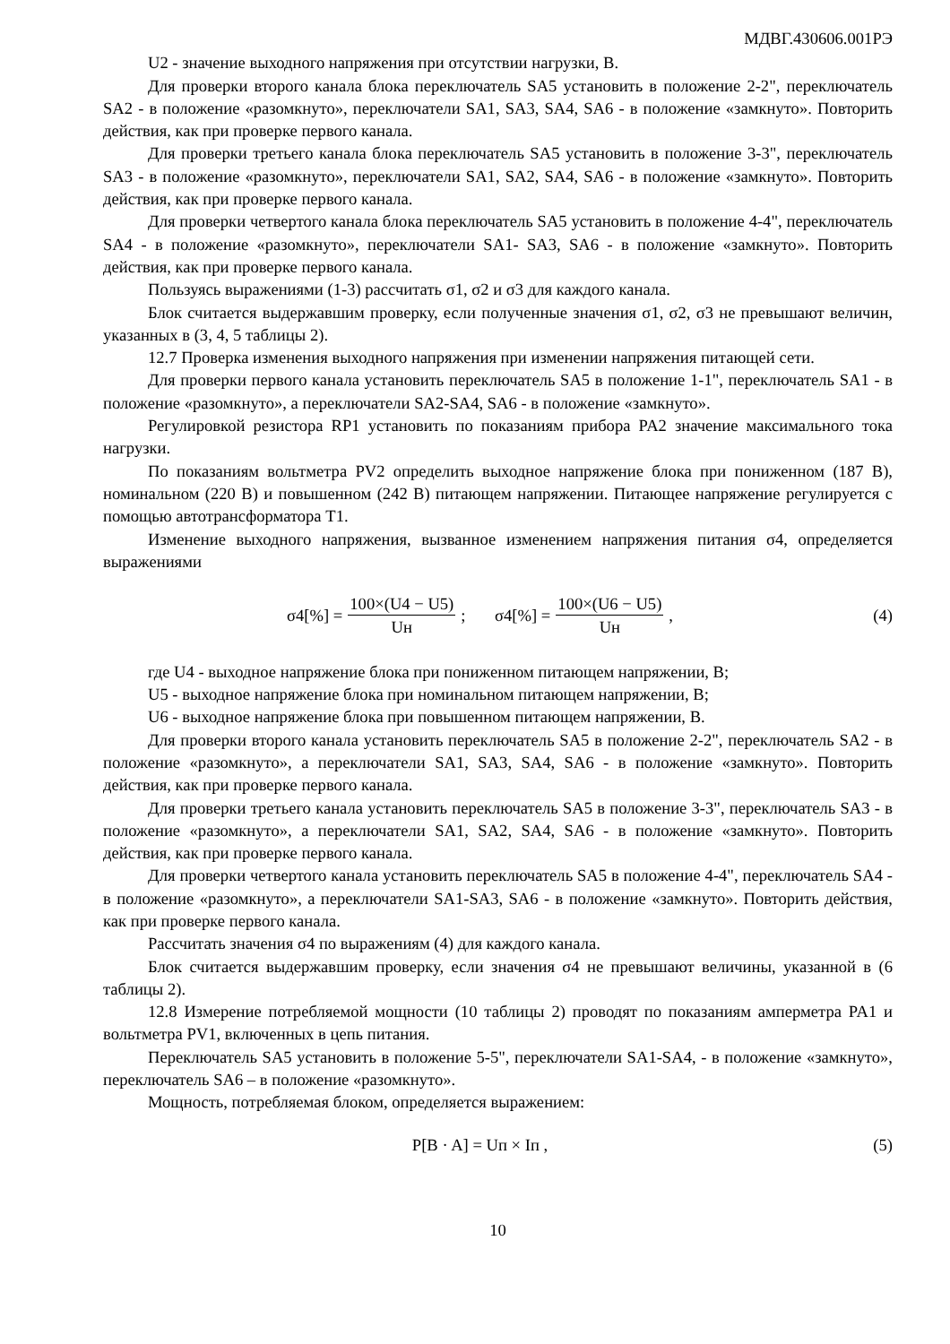МДВГ.430606.001РЭ
U2 - значение выходного напряжения при отсутствии нагрузки, В.
Для проверки второго канала блока переключатель SA5 установить в положение 2-2", переключатель SA2 - в положение «разомкнуто», переключатели SA1, SA3, SA4, SA6 - в положение «замкнуто». Повторить действия, как при проверке первого канала.
Для проверки третьего канала блока переключатель SA5 установить в положение 3-3", переключатель SA3 - в положение «разомкнуто», переключатели SA1, SA2, SA4, SA6 - в положение «замкнуто». Повторить действия, как при проверке первого канала.
Для проверки четвертого канала блока переключатель SA5 установить в положение 4-4", переключатель SA4 - в положение «разомкнуто», переключатели SA1- SA3, SA6 - в положение «замкнуто». Повторить действия, как при проверке первого канала.
Пользуясь выражениями (1-3) рассчитать σ1, σ2 и σ3 для каждого канала.
Блок считается выдержавшим проверку, если полученные значения σ1, σ2, σ3 не превышают величин, указанных в (3, 4, 5 таблицы 2).
12.7 Проверка изменения выходного напряжения при изменении напряжения питающей сети.
Для проверки первого канала установить переключатель SA5 в положение 1-1", переключатель SA1 - в положение «разомкнуто», а переключатели SA2-SA4, SA6 - в положение «замкнуто».
Регулировкой резистора RP1 установить по показаниям прибора PA2 значение максимального тока нагрузки.
По показаниям вольтметра PV2 определить выходное напряжение блока при пониженном (187 В), номинальном (220 В) и повышенном (242 В) питающем напряжении. Питающее напряжение регулируется с помощью автотрансформатора Т1.
Изменение выходного напряжения, вызванное изменением напряжения питания σ4, определяется выражениями
σ4[%] = 100×(U4 − U5) Uн; σ4[%] = 100×(U6 − U5) Uн,
(4)
где U4 - выходное напряжение блока при пониженном питающем напряжении, В;
U5 - выходное напряжение блока при номинальном питающем напряжении, В;
U6 - выходное напряжение блока при повышенном питающем напряжении, В.
Для проверки второго канала установить переключатель SA5 в положение 2-2", переключатель SA2 - в положение «разомкнуто», а переключатели SA1, SA3, SA4, SA6 - в положение «замкнуто». Повторить действия, как при проверке первого канала.
Для проверки третьего канала установить переключатель SA5 в положение 3-3", переключатель SA3 - в положение «разомкнуто», а переключатели SA1, SA2, SA4, SA6 - в положение «замкнуто». Повторить действия, как при проверке первого канала.
Для проверки четвертого канала установить переключатель SA5 в положение 4-4", переключатель SA4 - в положение «разомкнуто», а переключатели SA1-SA3, SA6 - в положение «замкнуто». Повторить действия, как при проверке первого канала.
Рассчитать значения σ4 по выражениям (4) для каждого канала.
Блок считается выдержавшим проверку, если значения σ4 не превышают величины, указанной в (6 таблицы 2).
12.8 Измерение потребляемой мощности (10 таблицы 2) проводят по показаниям амперметра PA1 и вольтметра PV1, включенных в цепь питания.
Переключатель SA5 установить в положение 5-5", переключатели SA1-SA4, - в положение «замкнуто», переключатель SA6 – в положение «разомкнуто».
Мощность, потребляемая блоком, определяется выражением:
P[B · A] = Uп × Iп , (5)
10